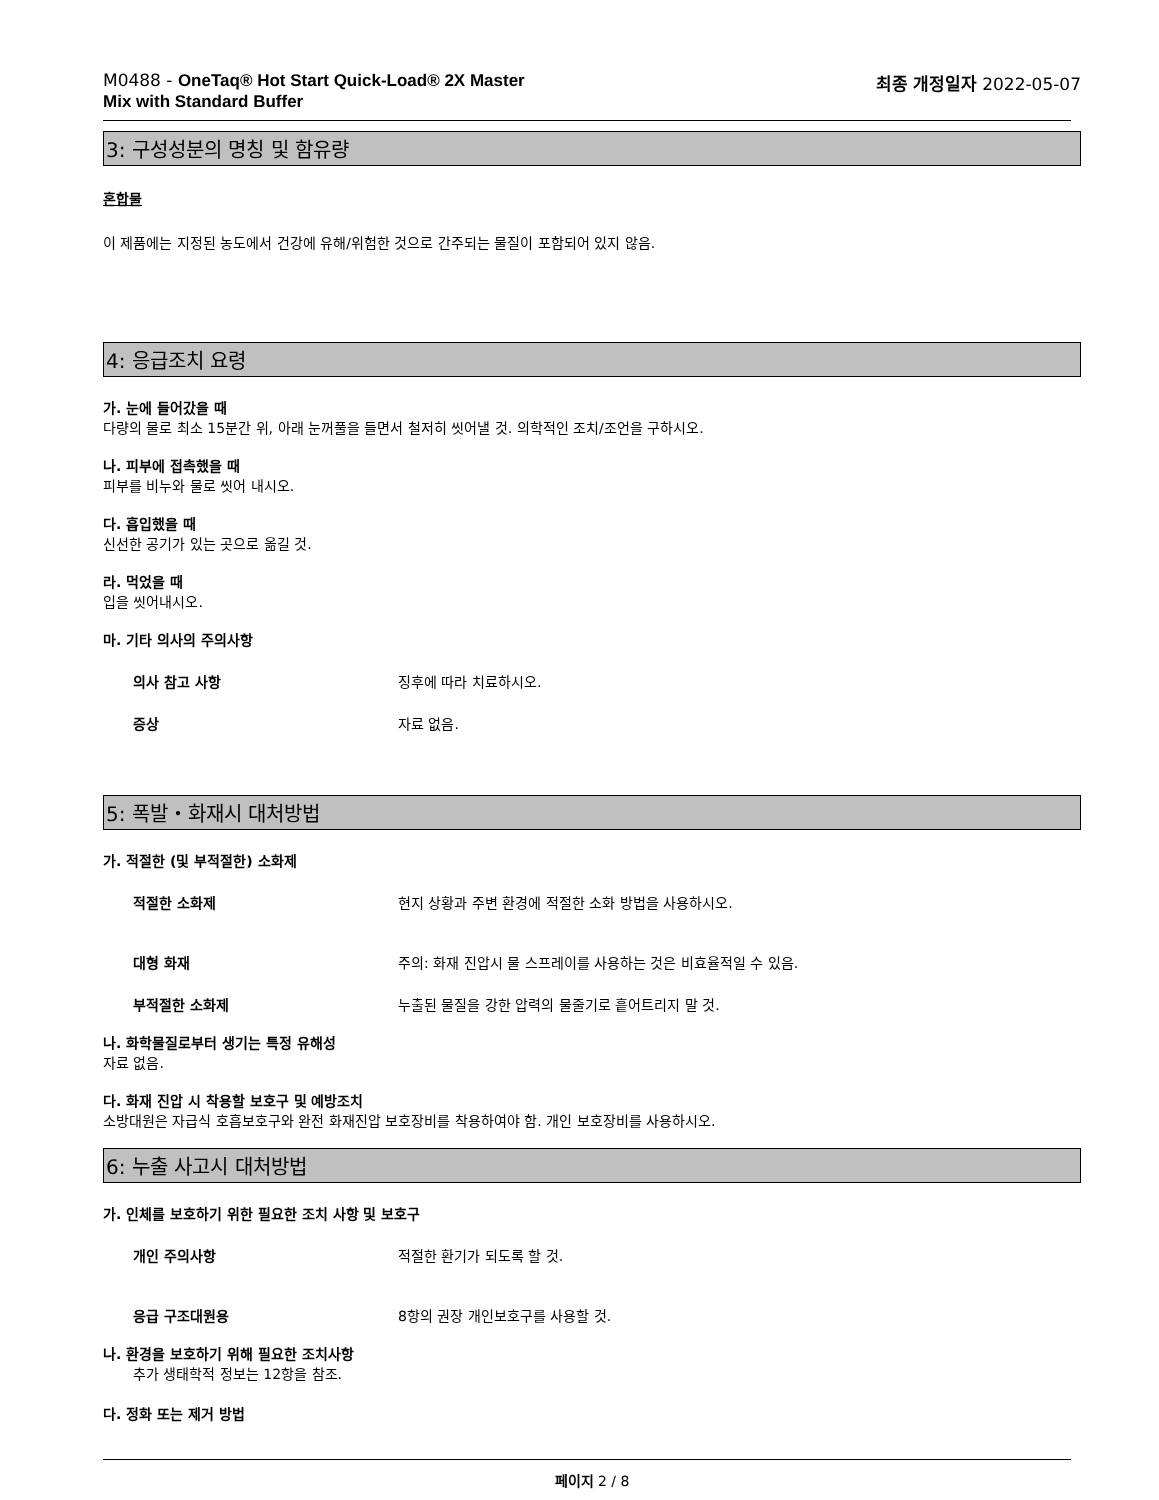M0488 - OneTaq® Hot Start Quick-Load® 2X Master
Mix with Standard Buffer
최종 개정일자 2022-05-07
3: 구성성분의 명칭 및 함유량
혼합물
이 제품에는 지정된 농도에서 건강에 유해/위험한 것으로 간주되는 물질이 포함되어 있지 않음.
4: 응급조치 요령
가. 눈에 들어갔을 때
다량의 물로 최소 15분간 위, 아래 눈꺼풀을 들면서 철저히 씻어낼 것. 의학적인 조치/조언을 구하시오.
나. 피부에 접촉했을 때
피부를 비누와 물로 씻어 내시오.
다. 흡입했을 때
신선한 공기가 있는 곳으로 옮길 것.
라. 먹었을 때
입을 씻어내시오.
마. 기타 의사의 주의사항
의사 참고 사항 징후에 따라 치료하시오.
증상 자료 없음.
5: 폭발・화재시 대처방법
가. 적절한 (및 부적절한) 소화제
적절한 소화제 현지 상황과 주변 환경에 적절한 소화 방법을 사용하시오.
대형 화재 주의: 화재 진압시 물 스프레이를 사용하는 것은 비효율적일 수 있음.
부적절한 소화제 누출된 물질을 강한 압력의 물줄기로 흩어트리지 말 것.
나. 화학물질로부터 생기는 특정 유해성
자료 없음.
다. 화재 진압 시 착용할 보호구 및 예방조치
소방대원은 자급식 호흡보호구와 완전 화재진압 보호장비를 착용하여야 함. 개인 보호장비를 사용하시오.
6: 누출 사고시 대처방법
가. 인체를 보호하기 위한 필요한 조치 사항 및 보호구
개인 주의사항 적절한 환기가 되도록 할 것.
응급 구조대원용 8항의 권장 개인보호구를 사용할 것.
나. 환경을 보호하기 위해 필요한 조치사항
추가 생태학적 정보는 12항을 참조.
다. 정화 또는 제거 방법
페이지 2 / 8